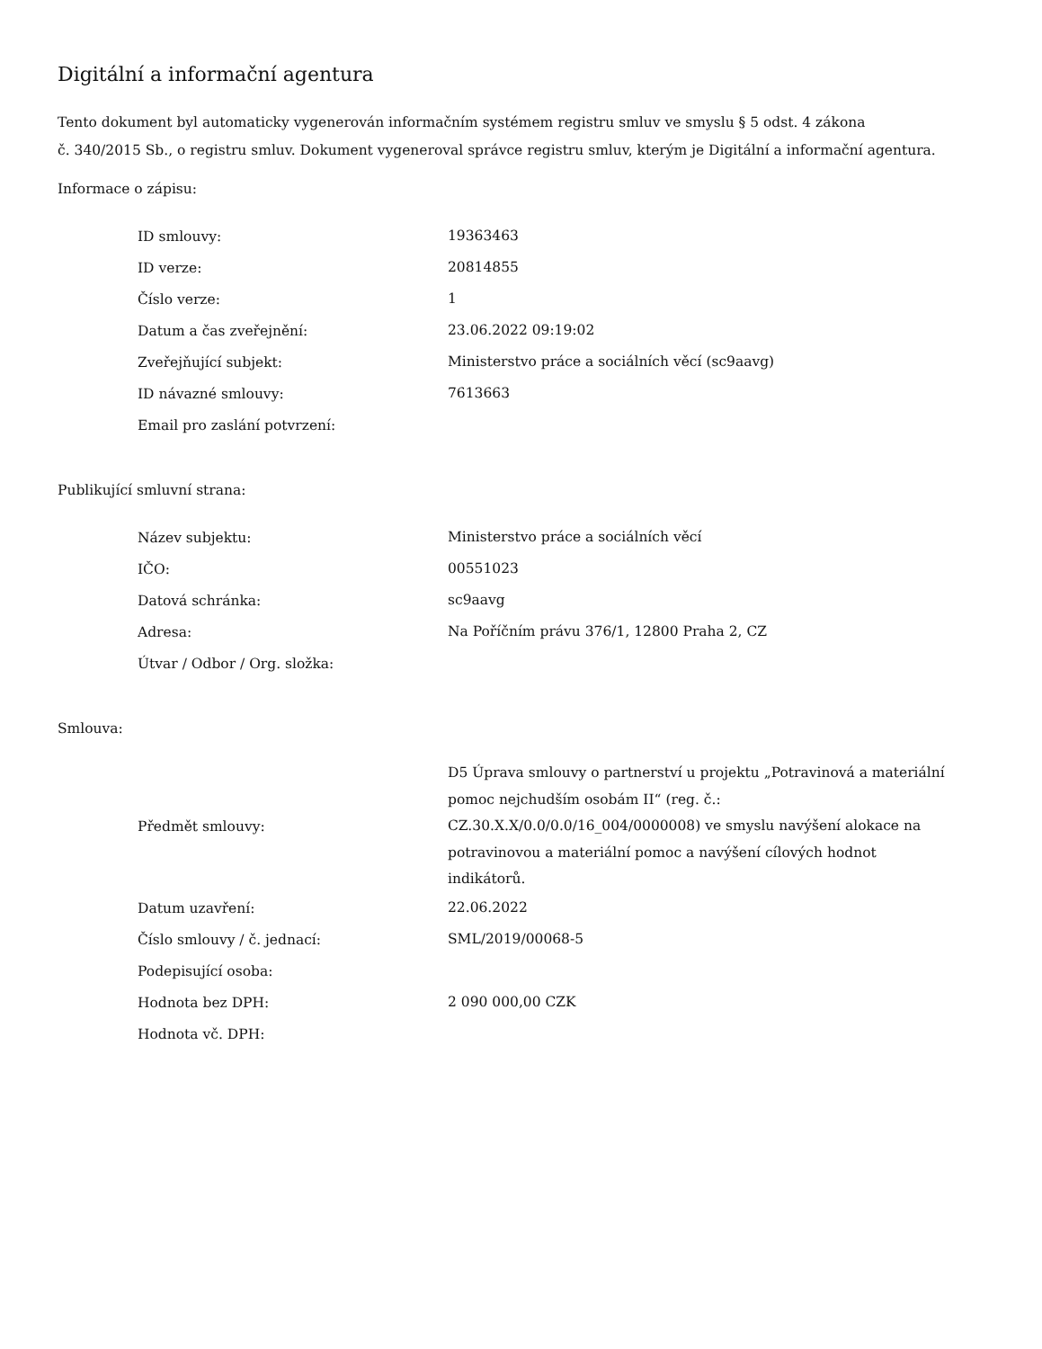Digitální a informační agentura
Tento dokument byl automaticky vygenerován informačním systémem registru smluv ve smyslu § 5 odst. 4 zákona
č. 340/2015 Sb., o registru smluv. Dokument vygeneroval správce registru smluv, kterým je Digitální a informační agentura.
Informace o zápisu:
| ID smlouvy: | 19363463 |
| ID verze: | 20814855 |
| Číslo verze: | 1 |
| Datum a čas zveřejnění: | 23.06.2022 09:19:02 |
| Zveřejňující subjekt: | Ministerstvo práce a sociálních věcí (sc9aavg) |
| ID návazné smlouvy: | 7613663 |
| Email pro zaslání potvrzení: | |
Publikující smluvní strana:
| Název subjektu: | Ministerstvo práce a sociálních věcí |
| IČO: | 00551023 |
| Datová schránka: | sc9aavg |
| Adresa: | Na Poříčním právu 376/1, 12800 Praha 2, CZ |
| Útvar / Odbor / Org. složka: | |
Smlouva:
| Předmět smlouvy: | D5 Úprava smlouvy o partnerství u projektu „Potravinová a materiální pomoc nejchudším osobám II“ (reg. č.: CZ.30.X.X/0.0/0.0/16_004/0000008) ve smyslu navýšení alokace na potravinovou a materiální pomoc a navýšení cílových hodnot indikátorů. |
| Datum uzavření: | 22.06.2022 |
| Číslo smlouvy / č. jednací: | SML/2019/00068-5 |
| Podepisující osoba: | |
| Hodnota bez DPH: | 2 090 000,00 CZK |
| Hodnota vč. DPH: | |